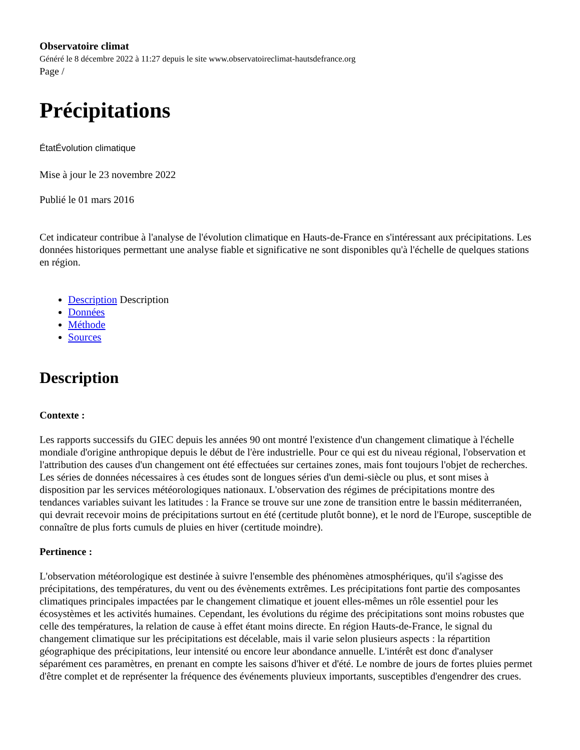Observatoire climat
Généré le 8 décembre 2022 à 11:27 depuis le site www.observatoireclimat-hautsdefrance.org
Page /
Précipitations
ÉtatÉvolution climatique
Mise à jour le 23 novembre 2022
Publié le 01 mars 2016
Cet indicateur contribue à l'analyse de l'évolution climatique en Hauts-de-France en s'intéressant aux précipitations. Les données historiques permettant une analyse fiable et significative ne sont disponibles qu'à l'échelle de quelques stations en région.
Description Description
Données
Méthode
Sources
Description
Contexte :
Les rapports successifs du GIEC depuis les années 90 ont montré l'existence d'un changement climatique à l'échelle mondiale d'origine anthropique depuis le début de l'ère industrielle. Pour ce qui est du niveau régional, l'observation et l'attribution des causes d'un changement ont été effectuées sur certaines zones, mais font toujours l'objet de recherches. Les séries de données nécessaires à ces études sont de longues séries d'un demi-siècle ou plus, et sont mises à disposition par les services météorologiques nationaux. L'observation des régimes de précipitations montre des tendances variables suivant les latitudes : la France se trouve sur une zone de transition entre le bassin méditerranéen, qui devrait recevoir moins de précipitations surtout en été (certitude plutôt bonne), et le nord de l'Europe, susceptible de connaître de plus forts cumuls de pluies en hiver (certitude moindre).
Pertinence :
L'observation météorologique est destinée à suivre l'ensemble des phénomènes atmosphériques, qu'il s'agisse des précipitations, des températures, du vent ou des évènements extrêmes. Les précipitations font partie des composantes climatiques principales impactées par le changement climatique et jouent elles-mêmes un rôle essentiel pour les écosystèmes et les activités humaines. Cependant, les évolutions du régime des précipitations sont moins robustes que celle des températures, la relation de cause à effet étant moins directe. En région Hauts-de-France, le signal du changement climatique sur les précipitations est décelable, mais il varie selon plusieurs aspects : la répartition géographique des précipitations, leur intensité ou encore leur abondance annuelle. L'intérêt est donc d'analyser séparément ces paramètres, en prenant en compte les saisons d'hiver et d'été. Le nombre de jours de fortes pluies permet d'être complet et de représenter la fréquence des événements pluvieux importants, susceptibles d'engendrer des crues.